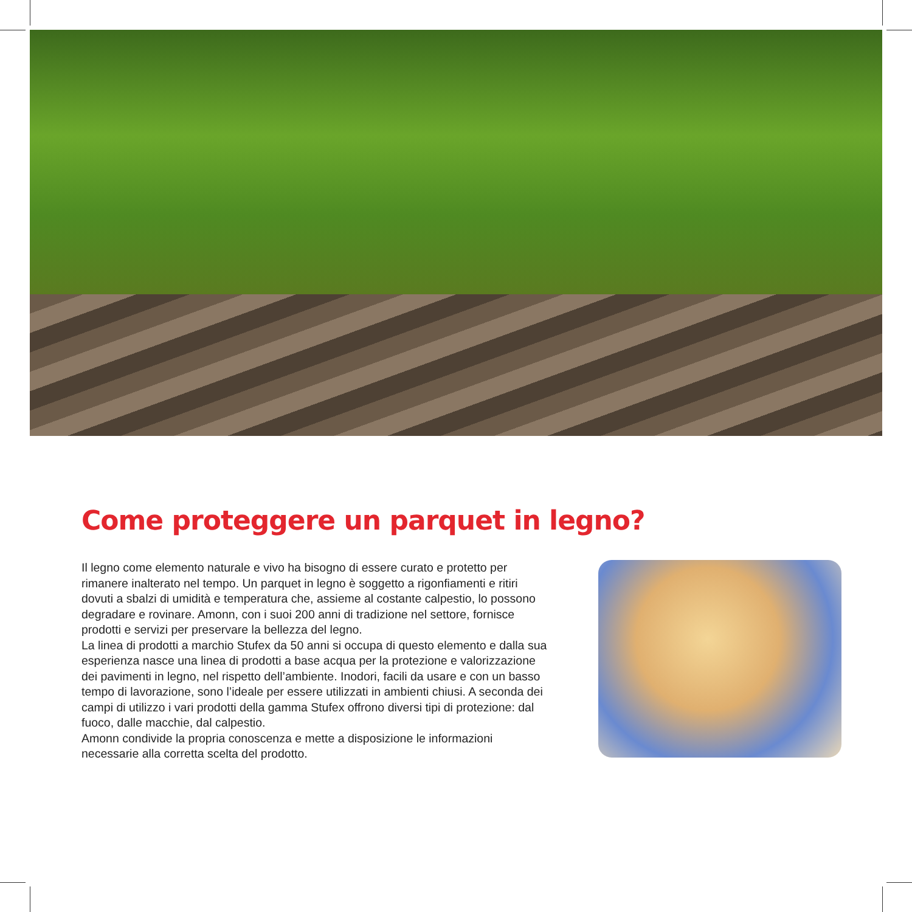Come proteggere un parquet in legno?
Il legno come elemento naturale e vivo ha bisogno di essere curato e protetto per rimanere inalterato nel tempo. Un parquet in legno è soggetto a rigonfiamenti e ritiri dovuti a sbalzi di umidità e temperatura che, assieme al costante calpestio, lo possono degradare e rovinare. Amonn, con i suoi 200 anni di tradizione nel settore, fornisce prodotti e servizi per preservare la bellezza del legno.
La linea di prodotti a marchio Stufex da 50 anni si occupa di questo elemento e dalla sua esperienza nasce una linea di prodotti a base acqua per la protezione e valorizzazione dei pavimenti in legno, nel rispetto dell’ambiente. Inodori, facili da usare e con un basso tempo di lavorazione, sono l’ideale per essere utilizzati in ambienti chiusi. A seconda dei campi di utilizzo i vari prodotti della gamma Stufex offrono diversi tipi di protezione: dal fuoco, dalle macchie, dal calpestio.
Amonn condivide la propria conoscenza e mette a disposizione le informazioni necessarie alla corretta scelta del prodotto.